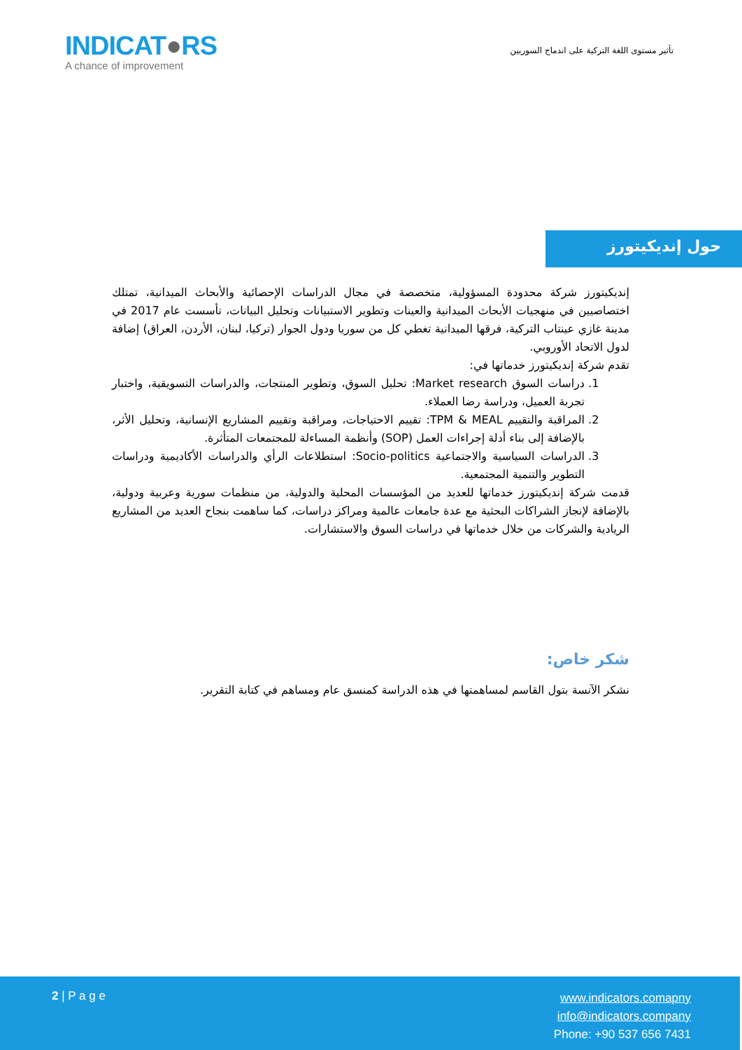INDICAT●RS
A chance of improvement
تأثير مستوى اللغة التركية على اندماج السوريين
حول إنديكيتورز
إنديكيتورز شركة محدودة المسؤولية، متخصصة في مجال الدراسات الإحصائية والأبحاث الميدانية، تمتلك اختصاصيين في منهجيات الأبحاث الميدانية والعينات وتطوير الاستبيانات وتحليل البيانات، تأسست عام 2017 في مدينة غازي عينتاب التركية، فرقها الميدانية تغطي كل من سوريا ودول الجوار (تركيا، لبنان، الأردن، العراق) إضافة لدول الاتحاد الأوروبي.
تقدم شركة إنديكيتورز خدماتها في:
1. دراسات السوق Market research: تحليل السوق، وتطوير المنتجات، والدراسات التسويقية، واختبار تجربة العميل، ودراسة رضا العملاء.
2. المراقبة والتقييم TPM & MEAL: تقييم الاحتياجات، ومراقبة وتقييم المشاريع الإنسانية، وتحليل الأثر، بالإضافة إلى بناء أدلة إجراءات العمل (SOP) وأنظمة المساءلة للمجتمعات المتأثرة.
3. الدراسات السياسية والاجتماعية Socio-politics: استطلاعات الرأي والدراسات الأكاديمية ودراسات التطوير والتنمية المجتمعية.
قدمت شركة إنديكيتورز خدماتها للعديد من المؤسسات المحلية والدولية، من منظمات سورية وعربية ودولية، بالإضافة لإنجاز الشراكات البحثية مع عدة جامعات عالمية ومراكز دراسات، كما ساهمت بنجاح العديد من المشاريع الريادية والشركات من خلال خدماتها في دراسات السوق والاستشارات.
شكر خاص:
نشكر الآنسة بتول القاسم لمساهمتها في هذه الدراسة كمنسق عام ومساهم في كتابة التقرير.
2 | P a g e
www.indicators.comapny
info@indicators.company
Phone: +90 537 656 7431